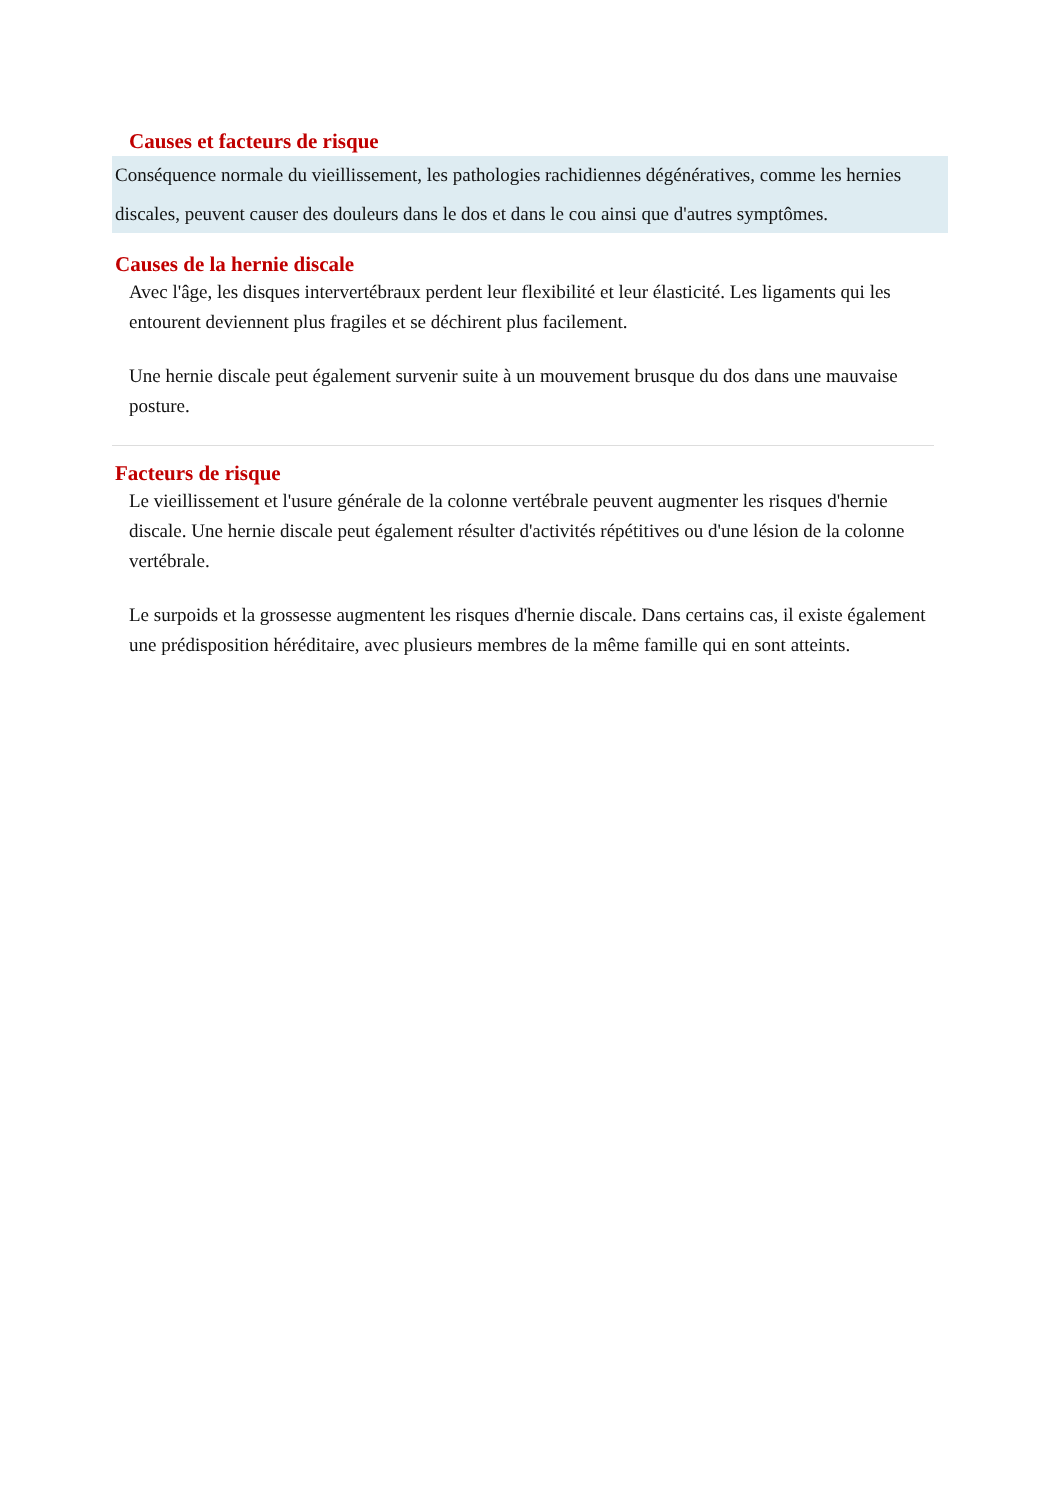Causes et facteurs de risque
Conséquence normale du vieillissement, les pathologies rachidiennes dégénératives, comme les hernies discales, peuvent causer des douleurs dans le dos et dans le cou ainsi que d'autres symptômes.
Causes de la hernie discale
Avec l'âge, les disques intervertébraux perdent leur flexibilité et leur élasticité. Les ligaments qui les entourent deviennent plus fragiles et se déchirent plus facilement.
Une hernie discale peut également survenir suite à un mouvement brusque du dos dans une mauvaise posture.
Facteurs de risque
Le vieillissement et l'usure générale de la colonne vertébrale peuvent augmenter les risques d'hernie discale. Une hernie discale peut également résulter d'activités répétitives ou d'une lésion de la colonne vertébrale.
Le surpoids et la grossesse augmentent les risques d'hernie discale. Dans certains cas, il existe également une prédisposition héréditaire, avec plusieurs membres de la même famille qui en sont atteints.